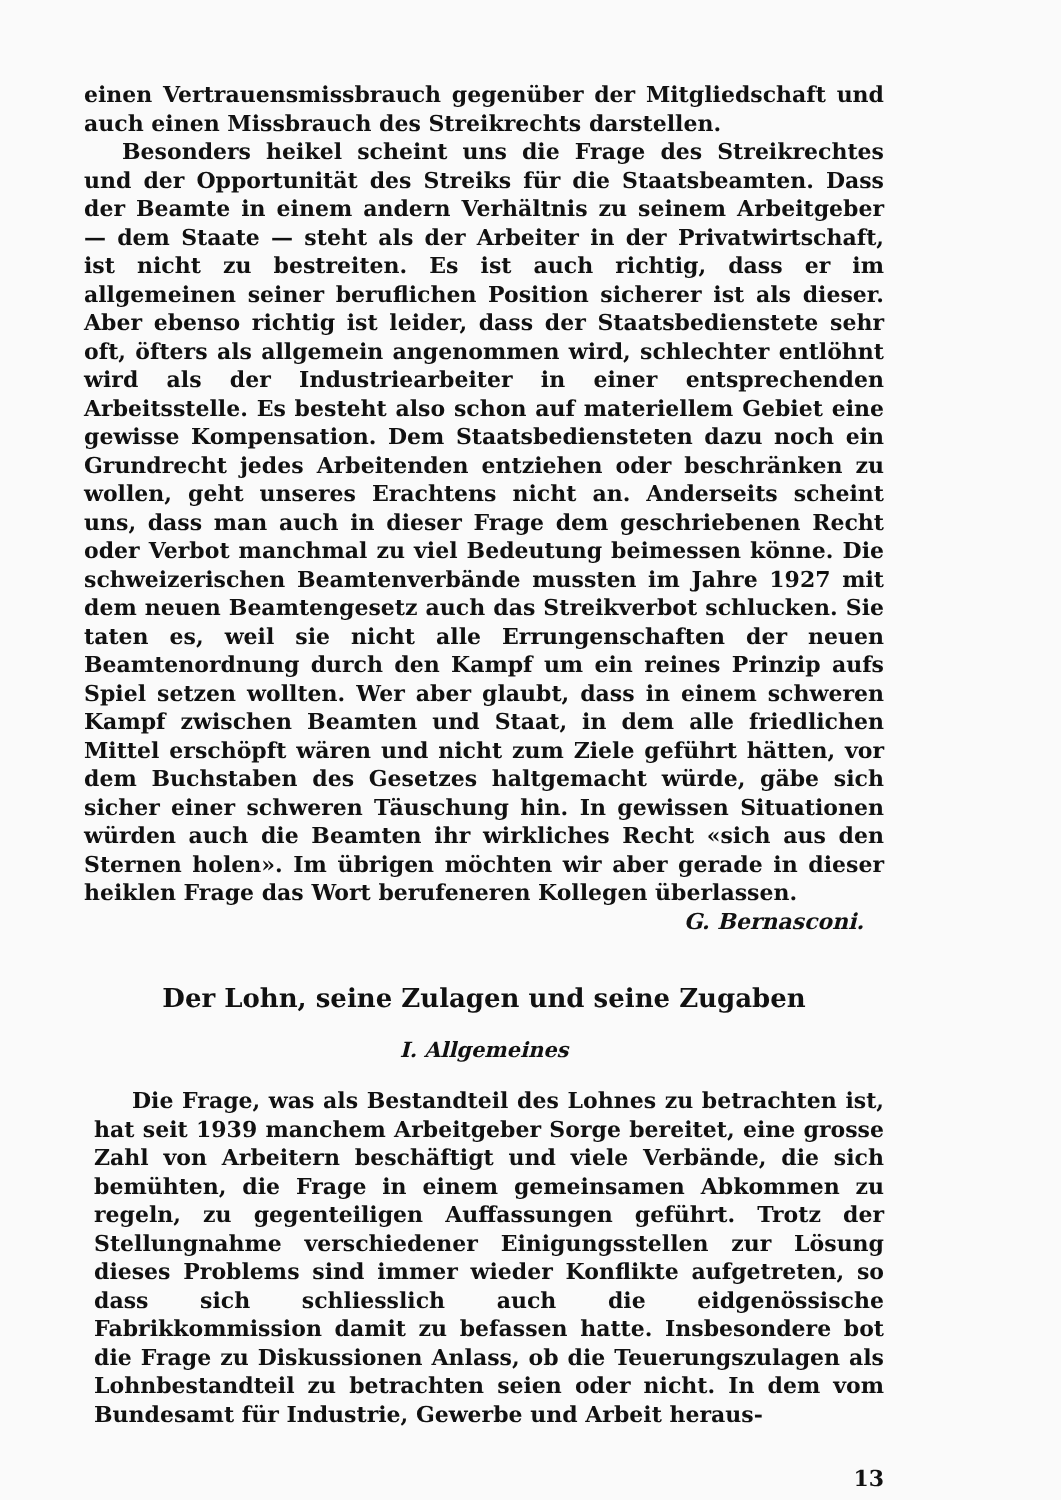einen Vertrauensmissbrauch gegenüber der Mitgliedschaft und auch einen Missbrauch des Streikrechts darstellen.
Besonders heikel scheint uns die Frage des Streikrechtes und der Opportunität des Streiks für die Staatsbeamten. Dass der Beamte in einem andern Verhältnis zu seinem Arbeitgeber — dem Staate — steht als der Arbeiter in der Privatwirtschaft, ist nicht zu bestreiten. Es ist auch richtig, dass er im allgemeinen seiner beruflichen Position sicherer ist als dieser. Aber ebenso richtig ist leider, dass der Staatsbedienstete sehr oft, öfters als allgemein angenommen wird, schlechter entlöhnt wird als der Industriearbeiter in einer entsprechenden Arbeitsstelle. Es besteht also schon auf materiellem Gebiet eine gewisse Kompensation. Dem Staatsbediensteten dazu noch ein Grundrecht jedes Arbeitenden entziehen oder beschränken zu wollen, geht unseres Erachtens nicht an. Anderseits scheint uns, dass man auch in dieser Frage dem geschriebenen Recht oder Verbot manchmal zu viel Bedeutung beimessen könne. Die schweizerischen Beamtenverbände mussten im Jahre 1927 mit dem neuen Beamtengesetz auch das Streikverbot schlucken. Sie taten es, weil sie nicht alle Errungenschaften der neuen Beamtenordnung durch den Kampf um ein reines Prinzip aufs Spiel setzen wollten. Wer aber glaubt, dass in einem schweren Kampf zwischen Beamten und Staat, in dem alle friedlichen Mittel erschöpft wären und nicht zum Ziele geführt hätten, vor dem Buchstaben des Gesetzes haltgemacht würde, gäbe sich sicher einer schweren Täuschung hin. In gewissen Situationen würden auch die Beamten ihr wirkliches Recht «sich aus den Sternen holen». Im übrigen möchten wir aber gerade in dieser heiklen Frage das Wort berufeneren Kollegen überlassen.
G. Bernasconi.
Der Lohn, seine Zulagen und seine Zugaben
I. Allgemeines
Die Frage, was als Bestandteil des Lohnes zu betrachten ist, hat seit 1939 manchem Arbeitgeber Sorge bereitet, eine grosse Zahl von Arbeitern beschäftigt und viele Verbände, die sich bemühten, die Frage in einem gemeinsamen Abkommen zu regeln, zu gegenteiligen Auffassungen geführt. Trotz der Stellungnahme verschiedener Einigungsstellen zur Lösung dieses Problems sind immer wieder Konflikte aufgetreten, so dass sich schliesslich auch die eidgenössische Fabrikkommission damit zu befassen hatte. Insbesondere bot die Frage zu Diskussionen Anlass, ob die Teuerungszulagen als Lohnbestandteil zu betrachten seien oder nicht. In dem vom Bundesamt für Industrie, Gewerbe und Arbeit heraus-
13